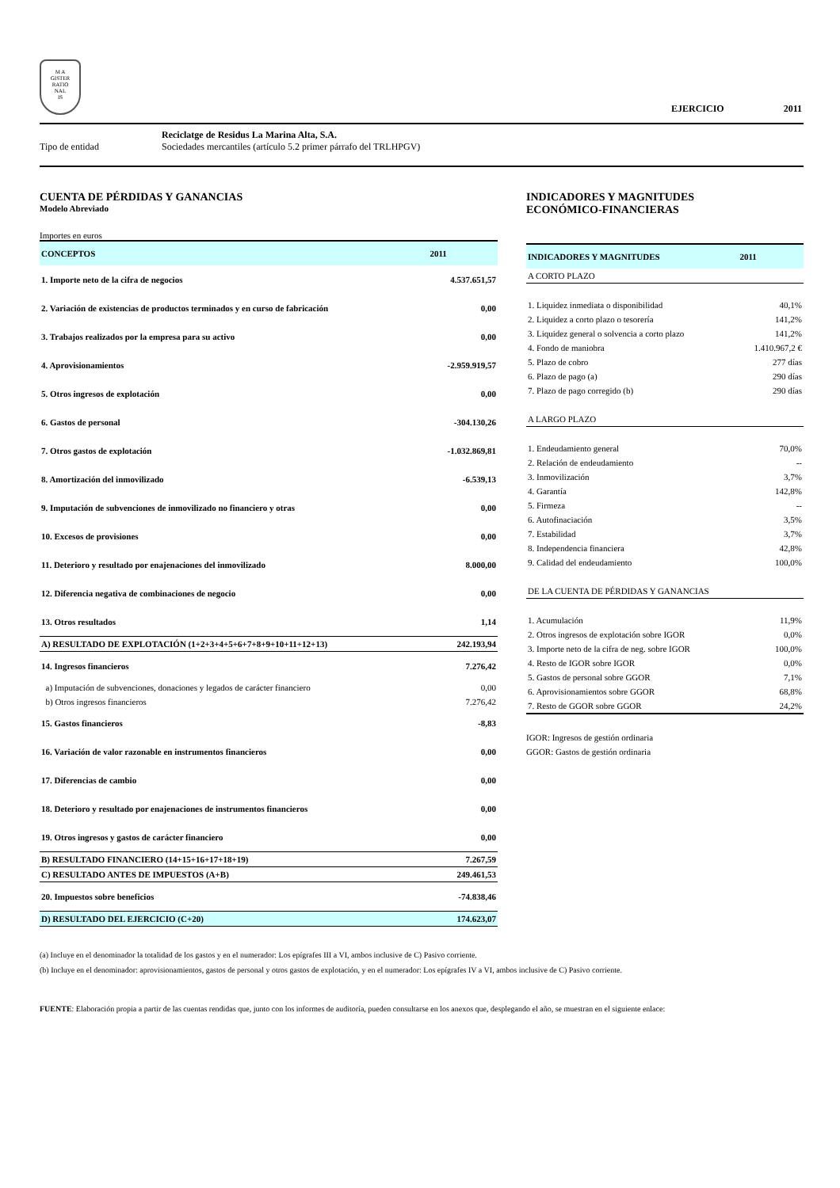M A
GISTER
RATIO
NAL
IS
EJERCICIO 2011
Reciclatge de Residus La Marina Alta, S.A.
Tipo de entidad Sociedades mercantiles (artículo 5.2 primer párrafo del TRLHPGV)
CUENTA DE PÉRDIDAS Y GANANCIAS
Modelo Abreviado
Importes en euros
| CONCEPTOS | 2011 |
| --- | --- |
| 1. Importe neto de la cifra de negocios | 4.537.651,57 |
| 2. Variación de existencias de productos terminados y en curso de fabricación | 0,00 |
| 3. Trabajos realizados por la empresa para su activo | 0,00 |
| 4. Aprovisionamientos | -2.959.919,57 |
| 5. Otros ingresos de explotación | 0,00 |
| 6. Gastos de personal | -304.130,26 |
| 7. Otros gastos de explotación | -1.032.869,81 |
| 8. Amortización del inmovilizado | -6.539,13 |
| 9. Imputación de subvenciones de inmovilizado no financiero y otras | 0,00 |
| 10. Excesos de provisiones | 0,00 |
| 11. Deterioro y resultado por enajenaciones del inmovilizado | 8.000,00 |
| 12. Diferencia negativa de combinaciones de negocio | 0,00 |
| 13. Otros resultados | 1,14 |
| A) RESULTADO DE EXPLOTACIÓN (1+2+3+4+5+6+7+8+9+10+11+12+13) | 242.193,94 |
| 14. Ingresos financieros | 7.276,42 |
| a) Imputación de subvenciones, donaciones y legados de carácter financiero | 0,00 |
| b) Otros ingresos financieros | 7.276,42 |
| 15. Gastos financieros | -8,83 |
| 16. Variación de valor razonable en instrumentos financieros | 0,00 |
| 17. Diferencias de cambio | 0,00 |
| 18. Deterioro y resultado por enajenaciones de instrumentos financieros | 0,00 |
| 19. Otros ingresos y gastos de carácter financiero | 0,00 |
| B) RESULTADO FINANCIERO (14+15+16+17+18+19) | 7.267,59 |
| C) RESULTADO ANTES DE IMPUESTOS (A+B) | 249.461,53 |
| 20. Impuestos sobre beneficios | -74.838,46 |
| D) RESULTADO DEL EJERCICIO (C+20) | 174.623,07 |
INDICADORES Y MAGNITUDES
ECONÓMICO-FINANCIERAS
| INDICADORES Y MAGNITUDES | 2011 |
| --- | --- |
| A CORTO PLAZO | |
| 1. Liquidez inmediata o disponibilidad | 40,1% |
| 2. Liquidez a corto plazo o tesorería | 141,2% |
| 3. Liquidez general o solvencia a corto plazo | 141,2% |
| 4. Fondo de maniobra | 1.410.967,2 € |
| 5. Plazo de cobro | 277 días |
| 6. Plazo de pago (a) | 290 días |
| 7. Plazo de pago corregido (b) | 290 días |
| A LARGO PLAZO | |
| 1. Endeudamiento general | 70,0% |
| 2. Relación de endeudamiento | -- |
| 3. Inmovilización | 3,7% |
| 4. Garantía | 142,8% |
| 5. Firmeza | -- |
| 6. Autofinaciación | 3,5% |
| 7. Estabilidad | 3,7% |
| 8. Independencia financiera | 42,8% |
| 9. Calidad del endeudamiento | 100,0% |
| DE LA CUENTA DE PÉRDIDAS Y GANANCIAS | |
| 1. Acumulación | 11,9% |
| 2. Otros ingresos de explotación sobre IGOR | 0,0% |
| 3. Importe neto de la cifra de neg. sobre IGOR | 100,0% |
| 4. Resto de IGOR sobre IGOR | 0,0% |
| 5. Gastos de personal sobre GGOR | 7,1% |
| 6. Aprovisionamientos sobre GGOR | 68,8% |
| 7. Resto de GGOR sobre GGOR | 24,2% |
IGOR: Ingresos de gestión ordinaria
GGOR: Gastos de gestión ordinaria
(a) Incluye en el denominador la totalidad de los gastos y en el numerador: Los epígrafes III a VI, ambos inclusive de C) Pasivo corriente.
(b) Incluye en el denominador: aprovisionamientos, gastos de personal y otros gastos de explotación, y en el numerador: Los epígrafes IV a VI, ambos inclusive de C) Pasivo corriente.
FUENTE: Elaboración propia a partir de las cuentas rendidas que, junto con los informes de auditoría, pueden consultarse en los anexos que, desplegando el año, se muestran en el siguiente enlace: